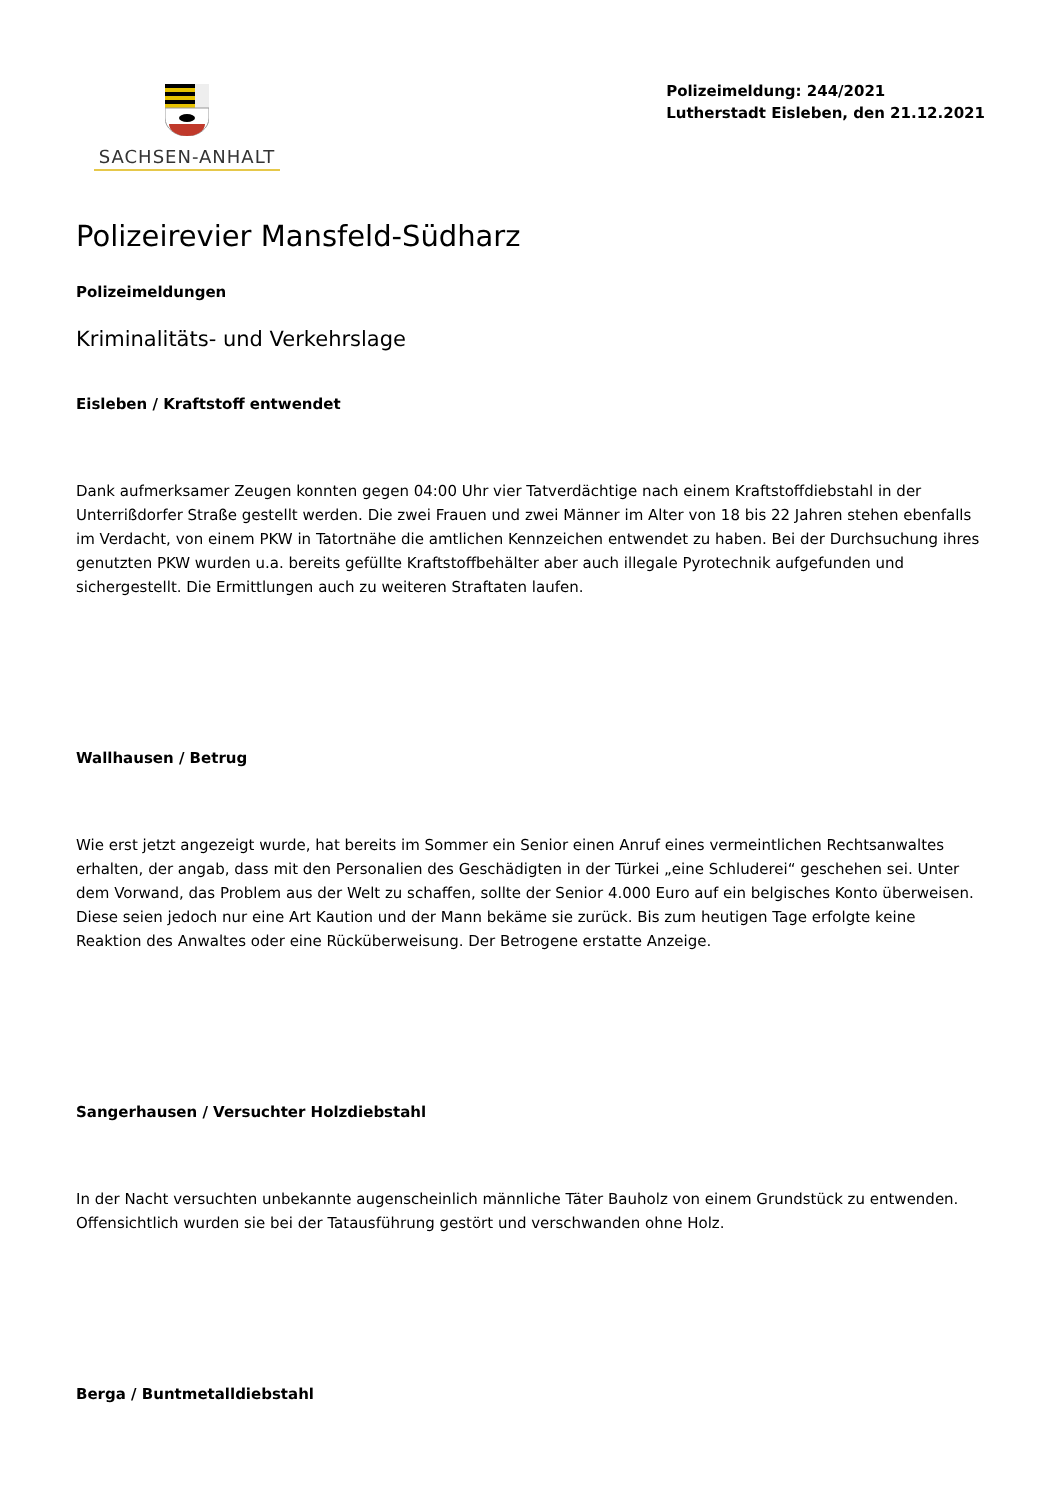SACHSEN-ANHALT
Polizeimeldung: 244/2021
Lutherstadt Eisleben, den 21.12.2021
Polizeirevier Mansfeld-Südharz
Polizeimeldungen
Kriminalitäts- und Verkehrslage
Eisleben / Kraftstoff entwendet
Dank aufmerksamer Zeugen konnten gegen 04:00 Uhr vier Tatverdächtige nach einem Kraftstoffdiebstahl in der Unterrißdorfer Straße gestellt werden. Die zwei Frauen und zwei Männer im Alter von 18 bis 22 Jahren stehen ebenfalls im Verdacht, von einem PKW in Tatortnähe die amtlichen Kennzeichen entwendet zu haben. Bei der Durchsuchung ihres genutzten PKW wurden u.a. bereits gefüllte Kraftstoffbehälter aber auch illegale Pyrotechnik aufgefunden und sichergestellt. Die Ermittlungen auch zu weiteren Straftaten laufen.
Wallhausen / Betrug
Wie erst jetzt angezeigt wurde, hat bereits im Sommer ein Senior einen Anruf eines vermeintlichen Rechtsanwaltes erhalten, der angab, dass mit den Personalien des Geschädigten in der Türkei „eine Schluderei“ geschehen sei. Unter dem Vorwand, das Problem aus der Welt zu schaffen, sollte der Senior 4.000 Euro auf ein belgisches Konto überweisen. Diese seien jedoch nur eine Art Kaution und der Mann bekäme sie zurück. Bis zum heutigen Tage erfolgte keine Reaktion des Anwaltes oder eine Rücküberweisung. Der Betrogene erstatte Anzeige.
Sangerhausen / Versuchter Holzdiebstahl
In der Nacht versuchten unbekannte augenscheinlich männliche Täter Bauholz von einem Grundstück zu entwenden. Offensichtlich wurden sie bei der Tatausführung gestört und verschwanden ohne Holz.
Berga / Buntmetalldiebstahl